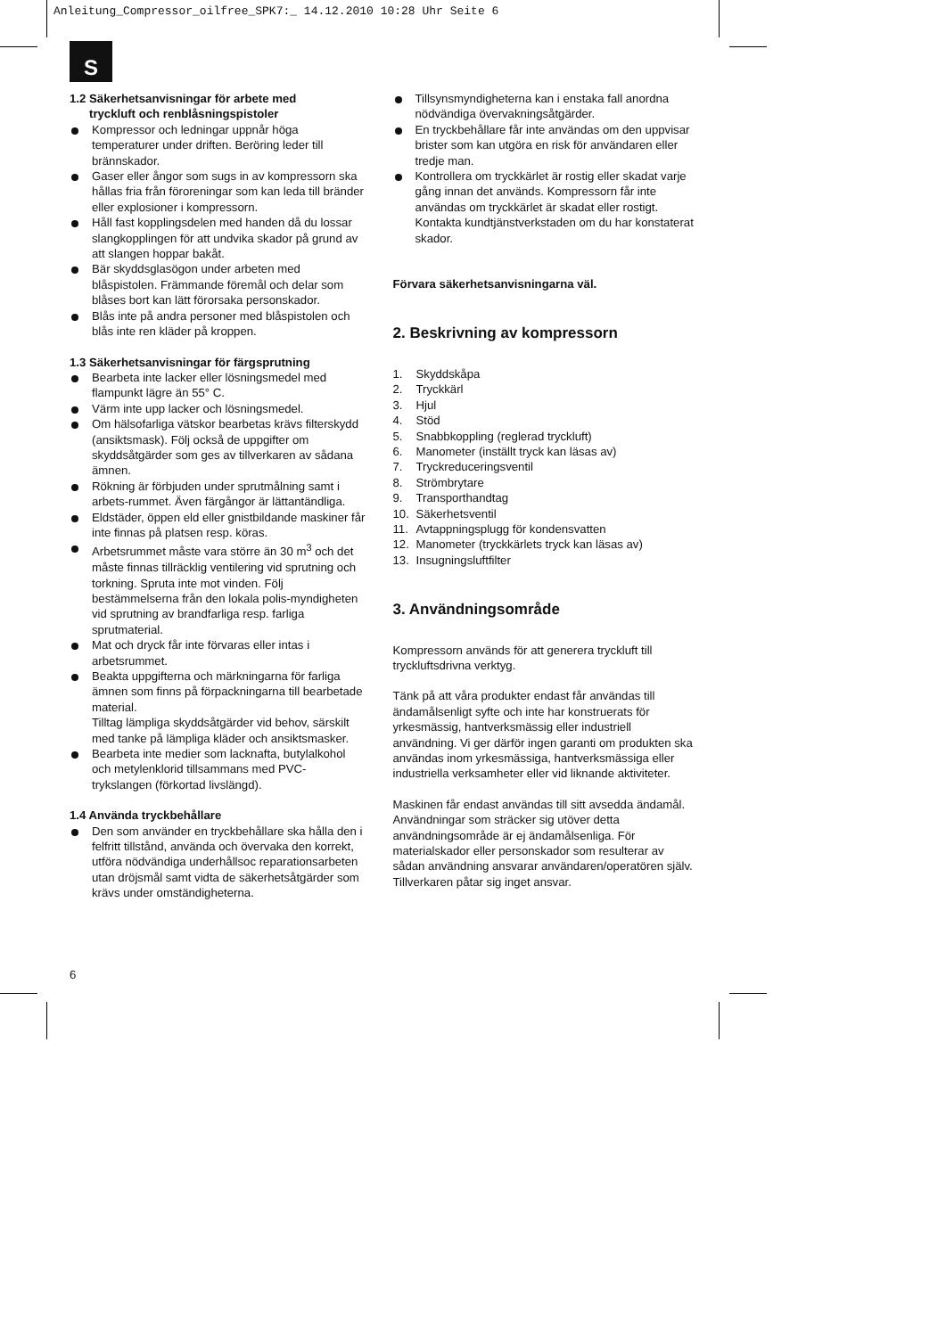Anleitung_Compressor_oilfree_SPK7:_ 14.12.2010 10:28 Uhr Seite 6
S
1.2 Säkerhetsanvisningar för arbete med
tryckluft och renblåsningspistoler
Kompressor och ledningar uppnår höga temperaturer under driften. Beröring leder till brännskador.
Gaser eller ångor som sugs in av kompressorn ska hållas fria från föroreningar som kan leda till bränder eller explosioner i kompressorn.
Håll fast kopplingsdelen med handen då du lossar slangkopplingen för att undvika skador på grund av att slangen hoppar bakåt.
Bär skyddsglasögon under arbeten med blåspistolen. Främmande föremål och delar som blåses bort kan lätt förorsaka personskador.
Blås inte på andra personer med blåspistolen och blås inte ren kläder på kroppen.
1.3 Säkerhetsanvisningar för färgsprutning
Bearbeta inte lacker eller lösningsmedel med flampunkt lägre än 55° C.
Värm inte upp lacker och lösningsmedel.
Om hälsofarliga vätskor bearbetas krävs filterskydd (ansiktsmask). Följ också de uppgifter om skyddsåtgärder som ges av tillverkaren av sådana ämnen.
Rökning är förbjuden under sprutmålning samt i arbets-rummet. Även färgångor är lättantändliga.
Eldstäder, öppen eld eller gnistbildande maskiner får inte finnas på platsen resp. köras.
Arbetsrummet måste vara större än 30 m<sup>3</sup> och det måste finnas tillräcklig ventilering vid sprutning och torkning. Spruta inte mot vinden. Följ bestämmelserna från den lokala polis-myndigheten vid sprutning av brandfarliga resp. farliga sprutmaterial.
Mat och dryck får inte förvaras eller intas i arbetsrummet.
Beakta uppgifterna och märkningarna för farliga ämnen som finns på förpackningarna till bearbetade material.
Tilltag lämpliga skyddsåtgärder vid behov, särskilt med tanke på lämpliga kläder och ansiktsmasker.
Bearbeta inte medier som lacknafta, butylalkohol och metylenklorid tillsammans med PVC-trykslangen (förkortad livslängd).
1.4 Använda tryckbehållare
Den som använder en tryckbehållare ska hålla den i felfritt tillstånd, använda och övervaka den korrekt, utföra nödvändiga underhållsoc reparationsarbeten utan dröjsmål samt vidta de säkerhetsåtgärder som krävs under omständigheterna.
Tillsynsmyndigheterna kan i enstaka fall anordna nödvändiga övervakningsåtgärder.
En tryckbehållare får inte användas om den uppvisar brister som kan utgöra en risk för användaren eller tredje man.
Kontrollera om tryckkärlet är rostig eller skadat varje gång innan det används. Kompressorn får inte användas om tryckkärlet är skadat eller rostigt. Kontakta kundtjänstverkstaden om du har konstaterat skador.
Förvara säkerhetsanvisningarna väl.
2. Beskrivning av kompressorn
1. Skyddskåpa
2. Tryckkärl
3. Hjul
4. Stöd
5. Snabbkoppling (reglerad tryckluft)
6. Manometer (inställt tryck kan läsas av)
7. Tryckreduceringsventil
8. Strömbrytare
9. Transporthandtag
10. Säkerhetsventil
11. Avtappningsplugg för kondensvatten
12. Manometer (tryckkärlets tryck kan läsas av)
13. Insugningsluftfilter
3. Användningsområde
Kompressorn används för att generera tryckluft till tryckluftsdrivna verktyg.
Tänk på att våra produkter endast får användas till ändamålsenligt syfte och inte har konstruerats för yrkesmässig, hantverksmässig eller industriell användning. Vi ger därför ingen garanti om produkten ska användas inom yrkesmässiga, hantverksmässiga eller industriella verksamheter eller vid liknande aktiviteter.
Maskinen får endast användas till sitt avsedda ändamål. Användningar som sträcker sig utöver detta användningsområde är ej ändamålsenliga. För materialskador eller personskador som resulterar av sådan användning ansvarar användaren/operatören själv. Tillverkaren påtar sig inget ansvar.
6